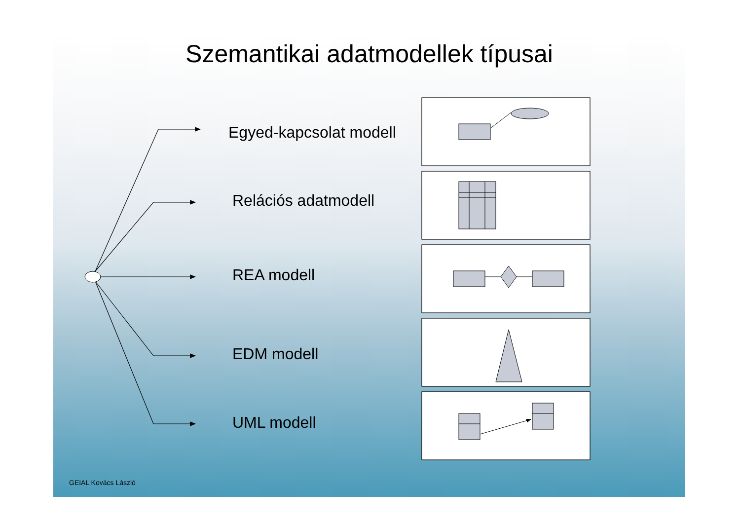Szemantikai adatmodellek típusai
Egyed-kapcsolat modell
Relációs adatmodell
REA modell
EDM modell
UML modell
GEIAL Kovács László